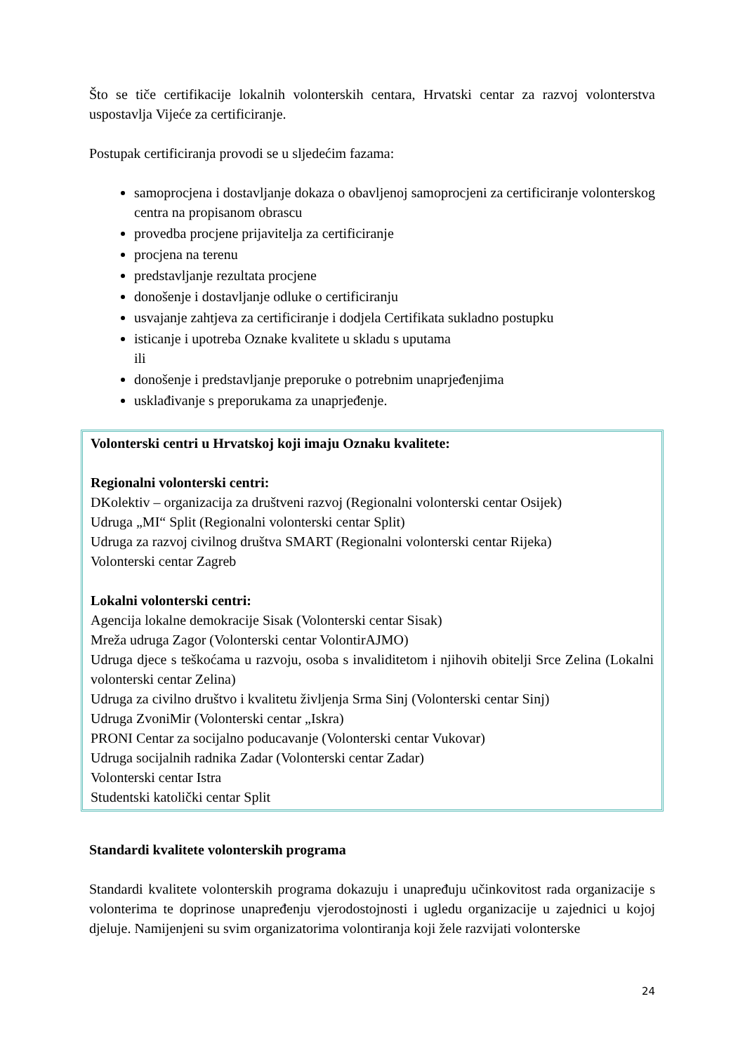Što se tiče certifikacije lokalnih volonterskih centara, Hrvatski centar za razvoj volonterstva uspostavlja Vijeće za certificiranje.
Postupak certificiranja provodi se u sljedećim fazama:
samoprocjena i dostavljanje dokaza o obavljenoj samoprocjeni za certificiranje volonterskog centra na propisanom obrascu
provedba procjene prijavitelja za certificiranje
procjena na terenu
predstavljanje rezultata procjene
donošenje i dostavljanje odluke o certificiranju
usvajanje zahtjeva za certificiranje i dodjela Certifikata sukladno postupku
isticanje i upotreba Oznake kvalitete u skladu s uputama
ili
donošenje i predstavljanje preporuke o potrebnim unaprjeđenjima
usklađivanje s preporukama za unaprjeđenje.
Volonterski centri u Hrvatskoj koji imaju Oznaku kvalitete:
Regionalni volonterski centri:
DKolektiv – organizacija za društveni razvoj (Regionalni volonterski centar Osijek)
Udruga „MI“ Split (Regionalni volonterski centar Split)
Udruga za razvoj civilnog društva SMART (Regionalni volonterski centar Rijeka)
Volonterski centar Zagreb
Lokalni volonterski centri:
Agencija lokalne demokracije Sisak (Volonterski centar Sisak)
Mreža udruga Zagor (Volonterski centar VolontirAJMO)
Udruga djece s teškoćama u razvoju, osoba s invaliditetom i njihovih obitelji Srce Zelina (Lokalni volonterski centar Zelina)
Udruga za civilno društvo i kvalitetu življenja Srma Sinj (Volonterski centar Sinj)
Udruga ZvoniMir (Volonterski centar „Iskra)
PRONI Centar za socijalno poducavanje (Volonterski centar Vukovar)
Udruga socijalnih radnika Zadar (Volonterski centar Zadar)
Volonterski centar Istra
Studentski katolički centar Split
Standardi kvalitete volonterskih programa
Standardi kvalitete volonterskih programa dokazuju i unapređuju učinkovitost rada organizacije s volonterima te doprinose unapređenju vjerodostojnosti i ugledu organizacije u zajednici u kojoj djeluje. Namijenjeni su svim organizatorima volontiranja koji žele razvijati volonterske
24